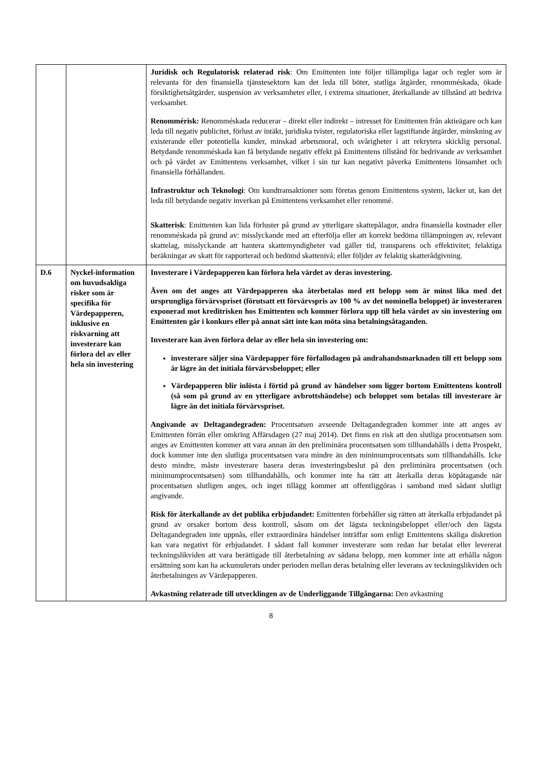| | | Juridisk och Regulatorisk relaterad risk : Om Emittenten inte följer tillämpliga lagar och regler som är relevanta för den finansiella tjänstesektorn kan det leda till böter, statliga åtgärder, renomméskada, ökade försiktighetsåtgärder, suspension av verksamheter eller, i extrema situationer, återkallande av tillstånd att bedriva verksamhet. Renommérisk: Renomméskada reducerar – direkt eller indirekt – intresset för Emittenten från aktieägare och kan leda till negativ publicitet, förlust av intäkt, juridiska tvister, regulatoriska eller lagstiftande åtgärder, minskning av existerande eller potentiella kunder, minskad arbetsmoral, och svårigheter i att rekrytera skicklig personal. Betydande renomméskada kan få betydande negativ effekt på Emittentens tillstånd för bedrivande av verksamhet och på värdet av Emittentens verksamhet, vilket i sin tur kan negativt påverka Emittentens lönsamhet och finansiella förhållanden. Infrastruktur och Teknologi : Om kundtransaktioner som företas genom Emittentens system, läcker ut, kan det leda till betydande negativ inverkan på Emittentens verksamhet eller renommé. Skatterisk : Emittenten kan lida förluster på grund av ytterligare skattepålagor, andra finansiella kostnader eller renomméskada på grund av: misslyckande med att efterfölja eller att korrekt bedöma tillämpningen av, relevant skattelag, misslyckande att hantera skattemyndigheter vad gäller tid, transparens och effektivitet; felaktiga beräkningar av skatt för rapporterad och bedömd skattenivå; eller följder av felaktig skatterådgivning. |
| D.6 | Nyckel-information om huvudsakliga risker som är specifika för Värdepapperen, inklusive en riskvarning att investerare kan förlora del av eller hela sin investering | Investerare i Värdepapperen kan förlora hela värdet av deras investering. Även om det anges att Värdepapperen ska återbetalas med ett belopp som är minst lika med det ursprungliga förvärvspriset (förutsatt ett förvärvspris av 100 % av det nominella beloppet) är investeraren exponerad mot kreditrisken hos Emittenten och kommer förlora upp till hela värdet av sin investering om Emittenten går i konkurs eller på annat sätt inte kan möta sina betalningsåtaganden. Investerare kan även förlora delar av eller hela sin investering om: investerare säljer sina Värdepapper före förfallodagen på andrahandsmarknaden till ett belopp som är lägre än det initiala förvärvsbeloppet; eller Värdepapperen blir inlösta i förtid på grund av händelser som ligger bortom Emittentens kontroll (så som på grund av en ytterligare avbrottshändelse) och beloppet som betalas till investerare är lägre än det initiala förvärvspriset. Angivande av Deltagandegraden: Procentsatsen avseende Deltagandegraden kommer inte att anges av Emittenten förrän eller omkring Affärsdagen (27 maj 2014). Det finns en risk att den slutliga procentsatsen som anges av Emittenten kommer att vara annan än den preliminära procentsatsen som tillhandahålls i detta Prospekt, dock kommer inte den slutliga procentsatsen vara mindre än den minimumprocentsats som tillhandahålls. Icke desto mindre, måste investerare basera deras investeringsbeslut på den preliminära procentsatsen (och minimumprocentsatsen) som tillhandahålls, och kommer inte ha rätt att återkalla deras köpåtagande när procentsatsen slutligen anges, och inget tillägg kommer att offentliggöras i samband med sådant slutligt angivande. Risk för återkallande av det publika erbjudandet: Emittenten förbehåller sig rätten att återkalla erbjudandet på grund av orsaker bortom dess kontroll, såsom om det lägsta teckningsbeloppet eller/och den lägsta Deltagandegraden inte uppnås, eller extraordinära händelser inträffar som enligt Emittentens skäliga diskretion kan vara negativt för erbjudandet. I sådant fall kommer investerare som redan har betalat eller levererat teckningslikviden att vara berättigade till återbetalning av sådana belopp, men kommer inte att erhålla någon ersättning som kan ha ackumulerats under perioden mellan deras betalning eller leverans av teckningslikviden och återbetalningen av Värdepapperen. Avkastning relaterade till utvecklingen av de Underliggande Tillgångarna: Den avkastning |
8